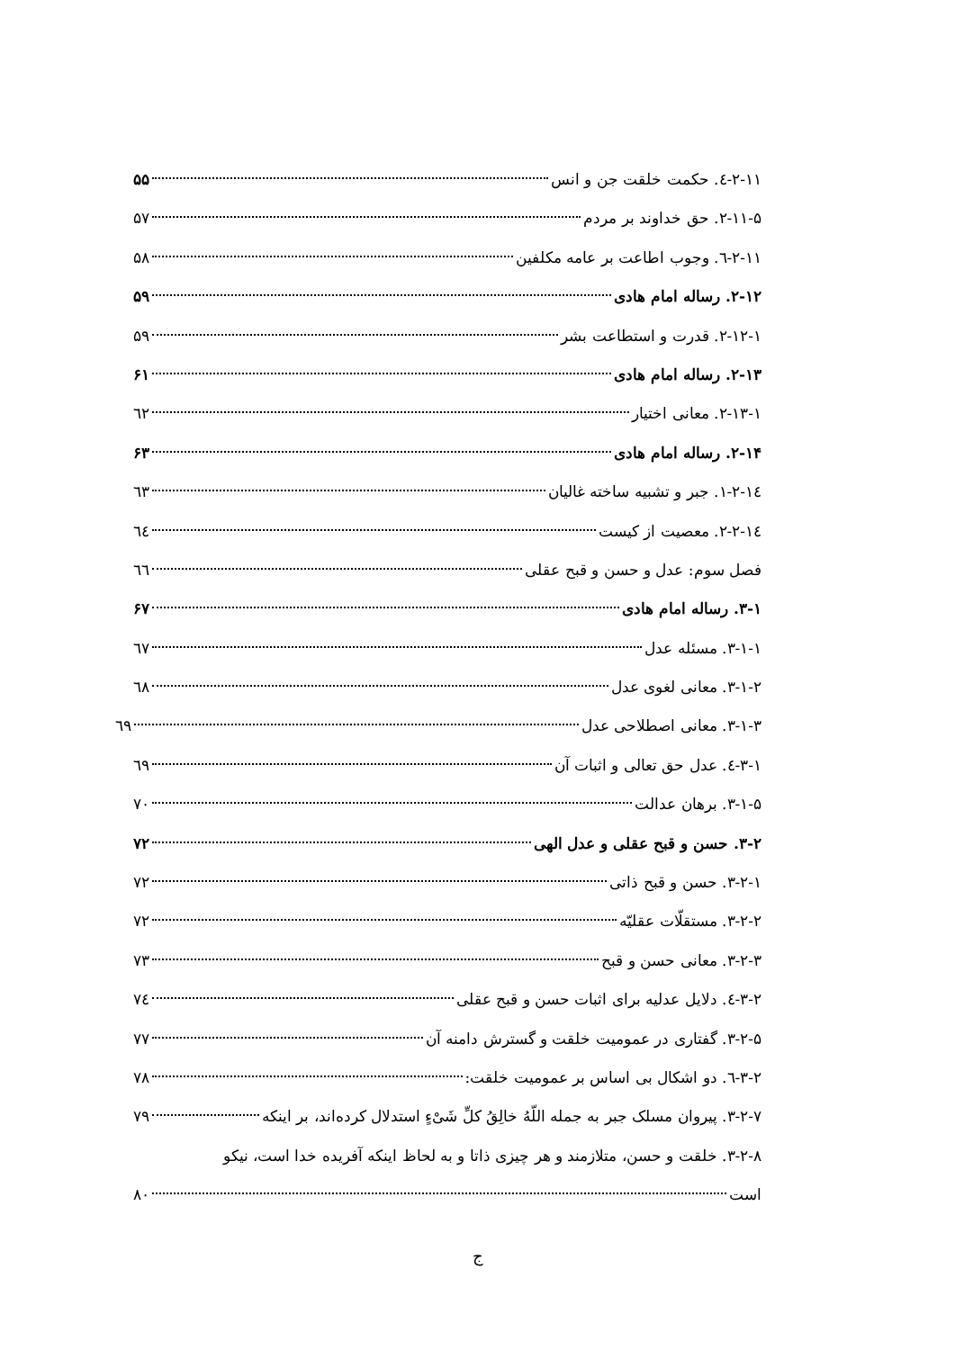۲-۱۱-٤. حکمت خلقت جن و انس ۵۵
۲-۱۱-۵. حق خداوند بر مردم ۵۷
۲-۱۱-٦. وجوب اطاعت بر عامه مکلفین ۵۸
۲-۱۲. رساله امام هادی ۵۹
۲-۱۲-۱. قدرت و استطاعت بشر ۵۹
۲-۱۳. رساله امام هادی ۶۱
۲-۱۳-۱. معانی اختیار ٦۲
۲-۱۴. رساله امام هادی ۶۳
۲-۱٤-۱. جبر و تشبیه ساخته غالیان ٦۳
۲-۱٤-۲. معصیت از کیست ٦٤
فصل سوم: عدل و حسن و قبح عقلی ٦٦
۳-۱. رساله امام هادی ۶۷
۳-۱-۱. مسئله عدل ٦۷
۳-۱-۲. معانی لغوی عدل ٦۸
۳-۱-۳. معانی اصطلاحی عدل ٦۹
۳-۱-٤. عدل حق تعالی و اثبات آن ٦۹
۳-۱-۵. برهان عدالت ۷۰
۳-۲. حسن و قبح عقلی و عدل الهی ۷۲
۳-۲-۱. حسن و قبح ذاتی ۷۲
۳-۲-۲. مستقلّات عقلیّه ۷۲
۳-۲-۳. معانی حسن و قبح ۷۳
۳-۲-٤. دلایل عدلیه برای اثبات حسن و قبح عقلی ۷٤
۳-۲-۵. گفتاری در عمومیت خلقت و گسترش دامنه آن ۷۷
۳-۲-٦. دو اشکال بی اساس بر عمومیت خلقت: ۷۸
۳-۲-۷. پیروان مسلک جبر به جمله اللّهُ خالِقُ کلِّ شَیْءٍ استدلال کرده‌اند، بر اینکه ۷۹
۳-۲-۸. خلقت و حسن، متلازمند و هر چیزی ذاتا و به لحاظ اینکه آفریده خدا است، نیکو
است ۸۰
ج